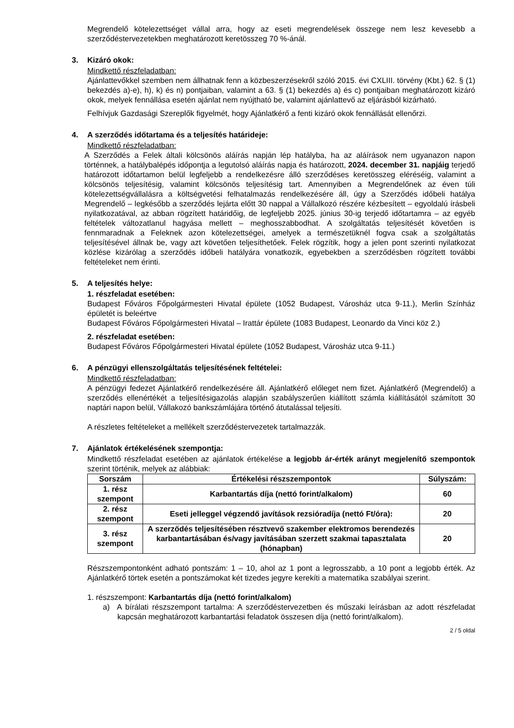Megrendelő kötelezettséget vállal arra, hogy az eseti megrendelések összege nem lesz kevesebb a szerződéstervezetekben meghatározott keretösszeg 70 %-ánál.
3. Kizáró okok:
Mindkettő részfeladatban:
Ajánlattevőkkel szemben nem állhatnak fenn a közbeszerzésekről szóló 2015. évi CXLIII. törvény (Kbt.) 62. § (1) bekezdés a)-e), h), k) és n) pontjaiban, valamint a 63. § (1) bekezdés a) és c) pontjaiban meghatározott kizáró okok, melyek fennállása esetén ajánlat nem nyújtható be, valamint ajánlattevő az eljárásból kizárható.
Felhívjuk Gazdasági Szereplők figyelmét, hogy Ajánlatkérő a fenti kizáró okok fennállását ellenőrzi.
4. A szerződés időtartama és a teljesítés határideje:
Mindkettő részfeladatban:
A Szerződés a Felek általi kölcsönös aláírás napján lép hatályba, ha az aláírások nem ugyanazon napon történnek, a hatálybalépés időpontja a legutolsó aláírás napja és határozott, 2024. december 31. napjáig terjedő határozott időtartamon belül legfeljebb a rendelkezésre álló szerződéses keretösszeg eléréséig, valamint a kölcsönös teljesítésig, valamint kölcsönös teljesítésig tart. Amennyiben a Megrendelőnek az éven túli kötelezettségvállalásra a költségvetési felhatalmazás rendelkezésére áll, úgy a Szerződés időbeli hatálya Megrendelő – legkésőbb a szerződés lejárta előtt 30 nappal a Vállalkozó részére kézbesített – egyoldalú írásbeli nyilatkozatával, az abban rögzített határidőig, de legfeljebb 2025. június 30-ig terjedő időtartamra – az egyéb feltételek változatlanul hagyása mellett – meghosszabbodhat. A szolgáltatás teljesítését követően is fennmaradnak a Feleknek azon kötelezettségei, amelyek a természetüknél fogva csak a szolgáltatás teljesítésével állnak be, vagy azt követően teljesíthetőek. Felek rögzítik, hogy a jelen pont szerinti nyilatkozat közlése kizárólag a szerződés időbeli hatályára vonatkozik, egyebekben a szerződésben rögzített további feltételeket nem érinti.
5. A teljesítés helye:
1. részfeladat esetében:
Budapest Főváros Főpolgármesteri Hivatal épülete (1052 Budapest, Városház utca 9-11.), Merlin Színház épületét is beleértve
Budapest Főváros Főpolgármesteri Hivatal – Irattár épülete (1083 Budapest, Leonardo da Vinci köz 2.)
2. részfeladat esetében:
Budapest Főváros Főpolgármesteri Hivatal épülete (1052 Budapest, Városház utca 9-11.)
6. A pénzügyi ellenszolgáltatás teljesítésének feltételei:
Mindkettő részfeladatban:
A pénzügyi fedezet Ajánlatkérő rendelkezésére áll. Ajánlatkérő előleget nem fizet. Ajánlatkérő (Megrendelő) a szerződés ellenértékét a teljesítésigazolás alapján szabályszerűen kiállított számla kiállításától számított 30 naptári napon belül, Vállakozó bankszámlájára történő átutalással teljesíti.
A részletes feltételeket a mellékelt szerződéstervezetek tartalmazzák.
7. Ajánlatok értékelésének szempontja:
Mindkettő részfeladat esetében az ajánlatok értékelése a legjobb ár-érték arányt megjelenítő szempontok szerint történik, melyek az alábbiak:
| Sorszám | Értékelési részszempontok | Súlyszám: |
| --- | --- | --- |
| 1. rész szempont | Karbantartás díja (nettó forint/alkalom) | 60 |
| 2. rész szempont | Eseti jelleggel végzendő javítások rezsióradíja (nettó Ft/óra): | 20 |
| 3. rész szempont | A szerződés teljesítésében résztvevő szakember elektromos berendezés karbantartásában és/vagy javításában szerzett szakmai tapasztalata (hónapban) | 20 |
Részszempontonként adható pontszám: 1 – 10, ahol az 1 pont a legrosszabb, a 10 pont a legjobb érték. Az Ajánlatkérő törtek esetén a pontszámokat két tizedes jegyre kerekíti a matematika szabályai szerint.
1. részszempont: Karbantartás díja (nettó forint/alkalom)
a) A bírálati részszempont tartalma: A szerződéstervezetben és műszaki leírásban az adott részfeladat kapcsán meghatározott karbantartási feladatok összesen díja (nettó forint/alkalom).
2 / 5 oldal